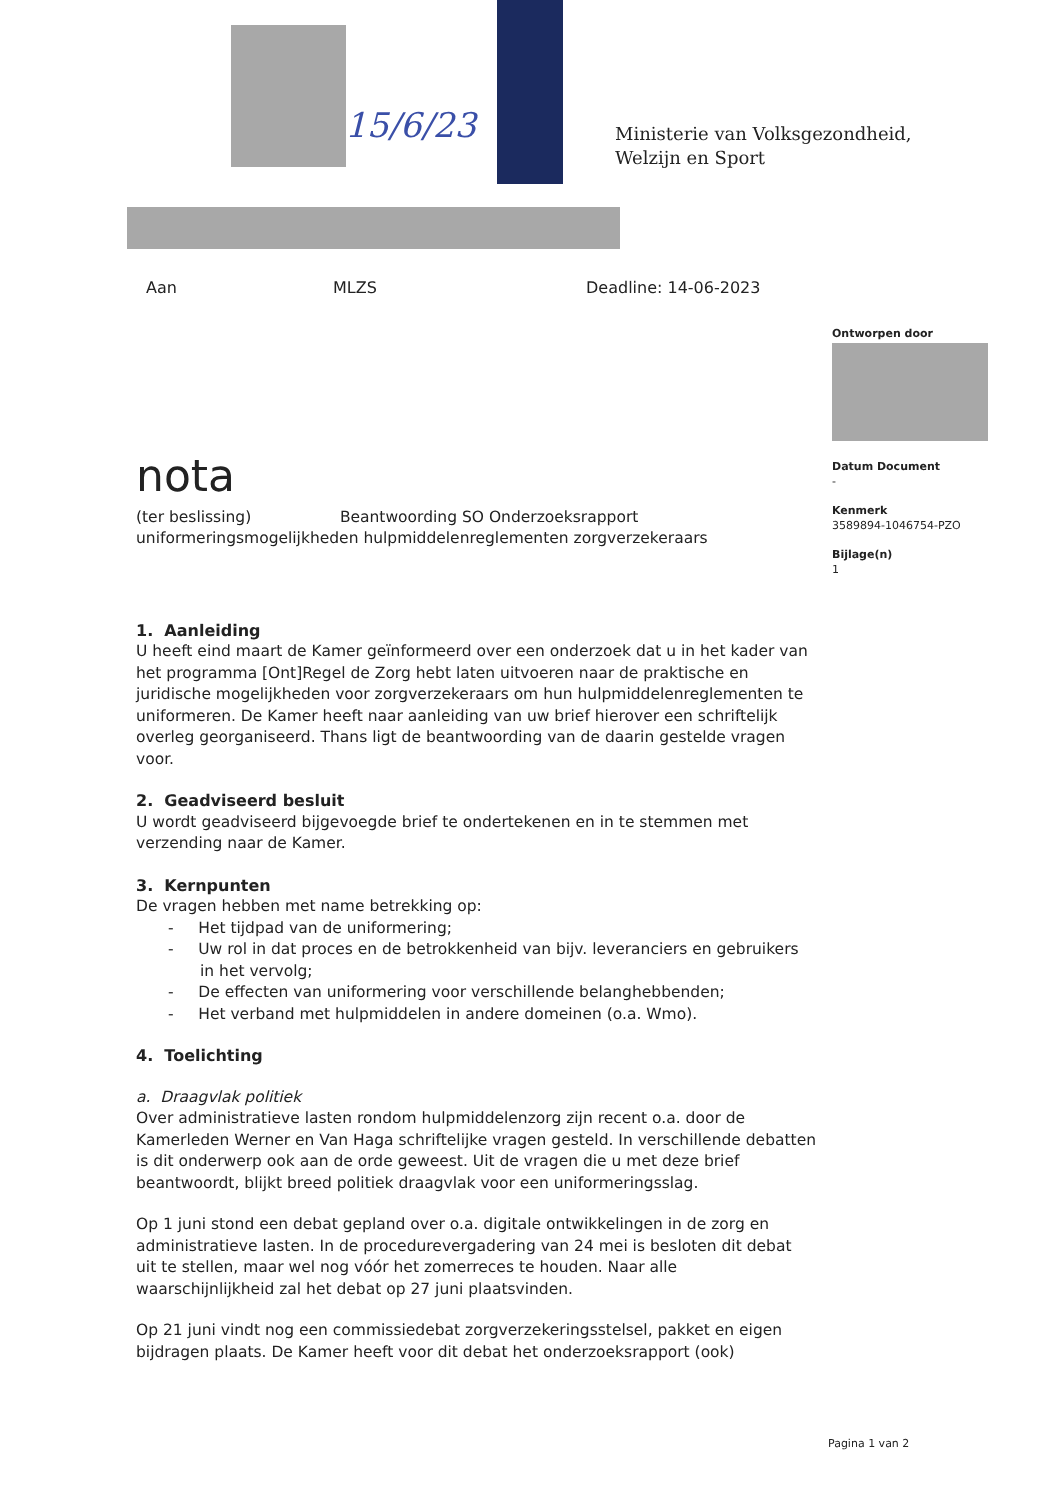15/6/23
Ministerie van Volksgezondheid,
Welzijn en Sport
Aan MLZS Deadline: 14-06-2023
Ontworpen door
Datum Document
-
Kenmerk
3589894-1046754-PZO
Bijlage(n)
1
nota
(ter beslissing) Beantwoording SO Onderzoeksrapport uniformeringsmogelijkheden hulpmiddelenreglementen zorgverzekeraars
1. Aanleiding
U heeft eind maart de Kamer geïnformeerd over een onderzoek dat u in het kader van het programma [Ont]Regel de Zorg hebt laten uitvoeren naar de praktische en juridische mogelijkheden voor zorgverzekeraars om hun hulpmiddelenreglementen te uniformeren. De Kamer heeft naar aanleiding van uw brief hierover een schriftelijk overleg georganiseerd. Thans ligt de beantwoording van de daarin gestelde vragen voor.
2. Geadviseerd besluit
U wordt geadviseerd bijgevoegde brief te ondertekenen en in te stemmen met verzending naar de Kamer.
3. Kernpunten
De vragen hebben met name betrekking op:
- Het tijdpad van de uniformering;
- Uw rol in dat proces en de betrokkenheid van bijv. leveranciers en gebruikers in het vervolg;
- De effecten van uniformering voor verschillende belanghebbenden;
- Het verband met hulpmiddelen in andere domeinen (o.a. Wmo).
4. Toelichting
a. Draagvlak politiek
Over administratieve lasten rondom hulpmiddelenzorg zijn recent o.a. door de Kamerleden Werner en Van Haga schriftelijke vragen gesteld. In verschillende debatten is dit onderwerp ook aan de orde geweest. Uit de vragen die u met deze brief beantwoordt, blijkt breed politiek draagvlak voor een uniformeringsslag.
Op 1 juni stond een debat gepland over o.a. digitale ontwikkelingen in de zorg en administratieve lasten. In de procedurevergadering van 24 mei is besloten dit debat uit te stellen, maar wel nog vóór het zomerreces te houden. Naar alle waarschijnlijkheid zal het debat op 27 juni plaatsvinden.
Op 21 juni vindt nog een commissiedebat zorgverzekeringsstelsel, pakket en eigen bijdragen plaats. De Kamer heeft voor dit debat het onderzoeksrapport (ook)
Pagina 1 van 2